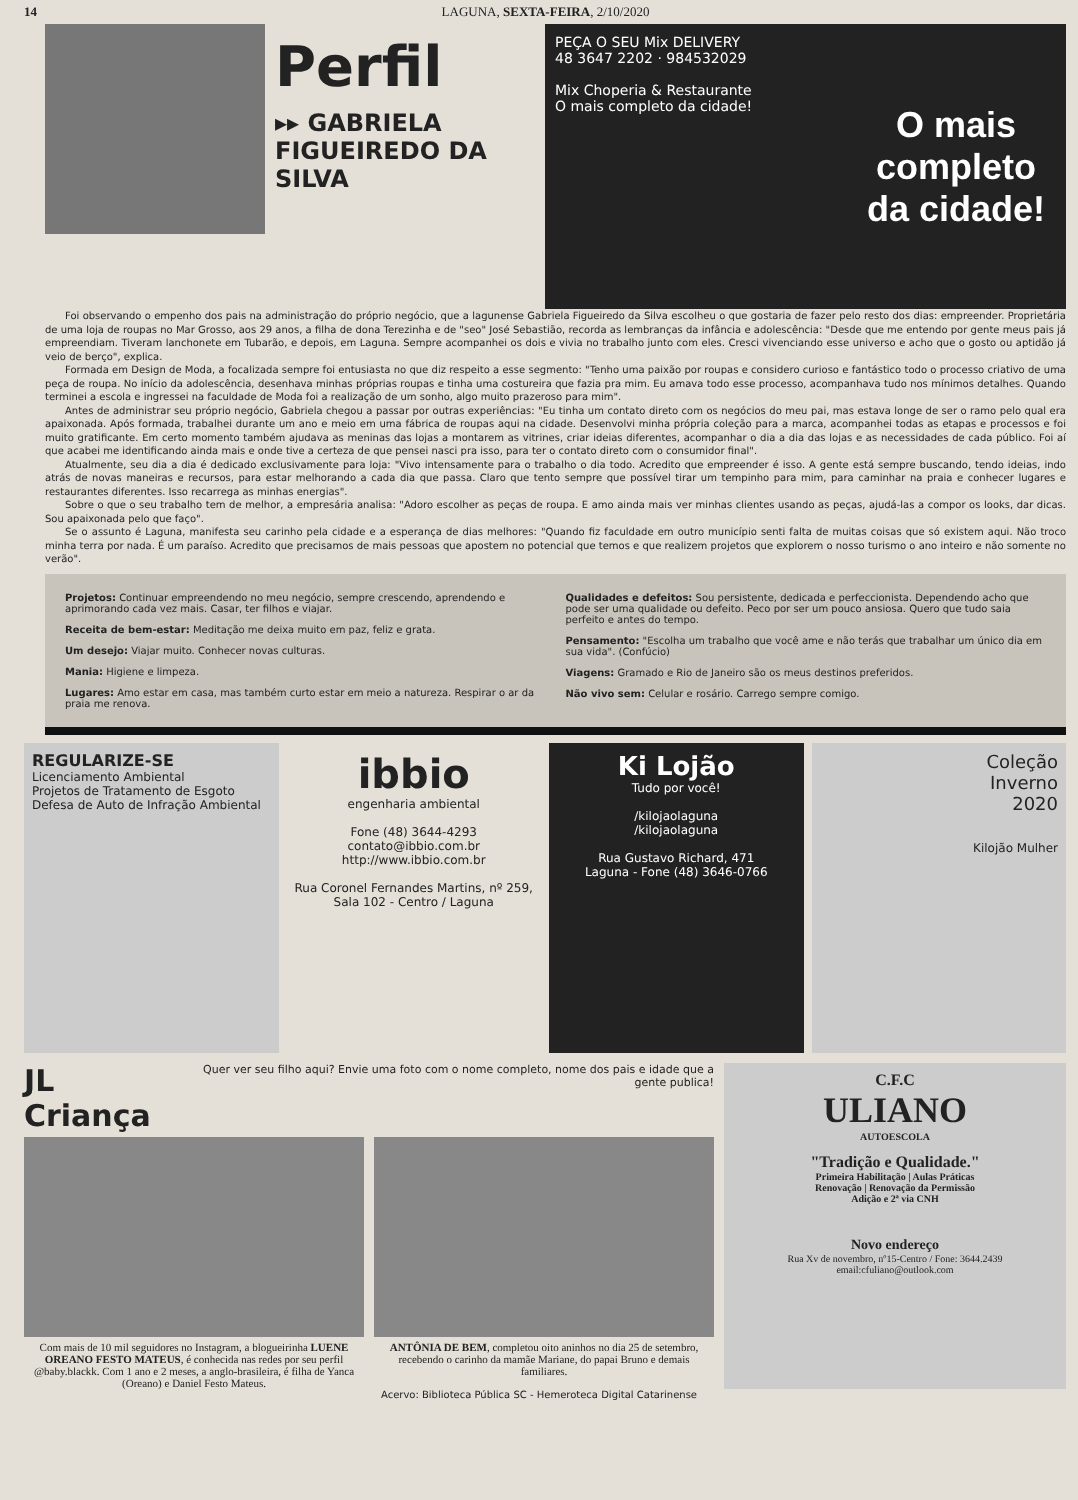14 LAGUNA, SEXTA-FEIRA, 2/10/2020
Perfil
▸▸ GABRIELA FIGUEIREDO DA SILVA
PEÇA O SEU Mix DELIVERY
48 3647 2202 · 984532029
Mix Choperia & Restaurante
O mais completo da cidade!
O mais completo da cidade!
Foi observando o empenho dos pais na administração do próprio negócio, que a lagunense Gabriela Figueiredo da Silva escolheu o que gostaria de fazer pelo resto dos dias: empreender. Proprietária de uma loja de roupas no Mar Grosso, aos 29 anos, a filha de dona Terezinha e de "seo" José Sebastião, recorda as lembranças da infância e adolescência: "Desde que me entendo por gente meus pais já empreendiam. Tiveram lanchonete em Tubarão, e depois, em Laguna. Sempre acompanhei os dois e vivia no trabalho junto com eles. Cresci vivenciando esse universo e acho que o gosto ou aptidão já veio de berço", explica.
Formada em Design de Moda, a focalizada sempre foi entusiasta no que diz respeito a esse segmento: "Tenho uma paixão por roupas e considero curioso e fantástico todo o processo criativo de uma peça de roupa. No início da adolescência, desenhava minhas próprias roupas e tinha uma costureira que fazia pra mim. Eu amava todo esse processo, acompanhava tudo nos mínimos detalhes. Quando terminei a escola e ingressei na faculdade de Moda foi a realização de um sonho, algo muito prazeroso para mim".
Antes de administrar seu próprio negócio, Gabriela chegou a passar por outras experiências: "Eu tinha um contato direto com os negócios do meu pai, mas estava longe de ser o ramo pelo qual era apaixonada. Após formada, trabalhei durante um ano e meio em uma fábrica de roupas aqui na cidade. Desenvolvi minha própria coleção para a marca, acompanhei todas as etapas e processos e foi muito gratificante. Em certo momento também ajudava as meninas das lojas a montarem as vitrines, criar ideias diferentes, acompanhar o dia a dia das lojas e as necessidades de cada público. Foi aí que acabei me identificando ainda mais e onde tive a certeza de que pensei nasci pra isso, para ter o contato direto com o consumidor final".
Atualmente, seu dia a dia é dedicado exclusivamente para loja: "Vivo intensamente para o trabalho o dia todo. Acredito que empreender é isso. A gente está sempre buscando, tendo ideias, indo atrás de novas maneiras e recursos, para estar melhorando a cada dia que passa. Claro que tento sempre que possível tirar um tempinho para mim, para caminhar na praia e conhecer lugares e restaurantes diferentes. Isso recarrega as minhas energias".
Sobre o que o seu trabalho tem de melhor, a empresária analisa: "Adoro escolher as peças de roupa. E amo ainda mais ver minhas clientes usando as peças, ajudá-las a compor os looks, dar dicas. Sou apaixonada pelo que faço".
Se o assunto é Laguna, manifesta seu carinho pela cidade e a esperança de dias melhores: "Quando fiz faculdade em outro município senti falta de muitas coisas que só existem aqui. Não troco minha terra por nada. É um paraíso. Acredito que precisamos de mais pessoas que apostem no potencial que temos e que realizem projetos que explorem o nosso turismo o ano inteiro e não somente no verão".
Projetos: Continuar empreendendo no meu negócio, sempre crescendo, aprendendo e aprimorando cada vez mais. Casar, ter filhos e viajar.
Receita de bem-estar: Meditação me deixa muito em paz, feliz e grata.
Um desejo: Viajar muito. Conhecer novas culturas.
Mania: Higiene e limpeza.
Lugares: Amo estar em casa, mas também curto estar em meio a natureza. Respirar o ar da praia me renova.
Qualidades e defeitos: Sou persistente, dedicada e perfeccionista. Dependendo acho que pode ser uma qualidade ou defeito. Peco por ser um pouco ansiosa. Quero que tudo saia perfeito e antes do tempo.
Pensamento: "Escolha um trabalho que você ame e não terás que trabalhar um único dia em sua vida". (Confúcio)
Viagens: Gramado e Rio de Janeiro são os meus destinos preferidos.
Não vivo sem: Celular e rosário. Carrego sempre comigo.
REGULARIZE-SE
Licenciamento Ambiental
Projetos de Tratamento de Esgoto
Defesa de Auto de Infração Ambiental
ibbio
engenharia ambiental
Fone (48) 3644-4293
contato@ibbio.com.br
http://www.ibbio.com.br
Rua Coronel Fernandes Martins, nº 259, Sala 102 - Centro / Laguna
Ki Lojão
Tudo por você!
/kilojaolaguna
/kilojaolaguna
Rua Gustavo Richard, 471
Laguna - Fone (48) 3646-0766
Coleção
Inverno
2020
Kilojão Mulher
JL Criança Quer ver seu filho aqui? Envie uma foto com o nome completo, nome dos pais e idade que a gente publica!
Com mais de 10 mil seguidores no Instagram, a blogueirinha LUENE OREANO FESTO MATEUS, é conhecida nas redes por seu perfil @baby.blackk. Com 1 ano e 2 meses, a anglo-brasileira, é filha de Yanca (Oreano) e Daniel Festo Mateus.
ANTÔNIA DE BEM, completou oito aninhos no dia 25 de setembro, recebendo o carinho da mamãe Mariane, do papai Bruno e demais familiares.
C.F.C
ULIANO
AUTOESCOLA
"Tradição e Qualidade."
Primeira Habilitação | Aulas Práticas
Renovação | Renovação da Permissão
Adição e 2ª via CNH
Novo endereço
Rua Xv de novembro, nº15-Centro / Fone: 3644.2439
email:cfuliano@outlook.com
Acervo: Biblioteca Pública SC - Hemeroteca Digital Catarinense